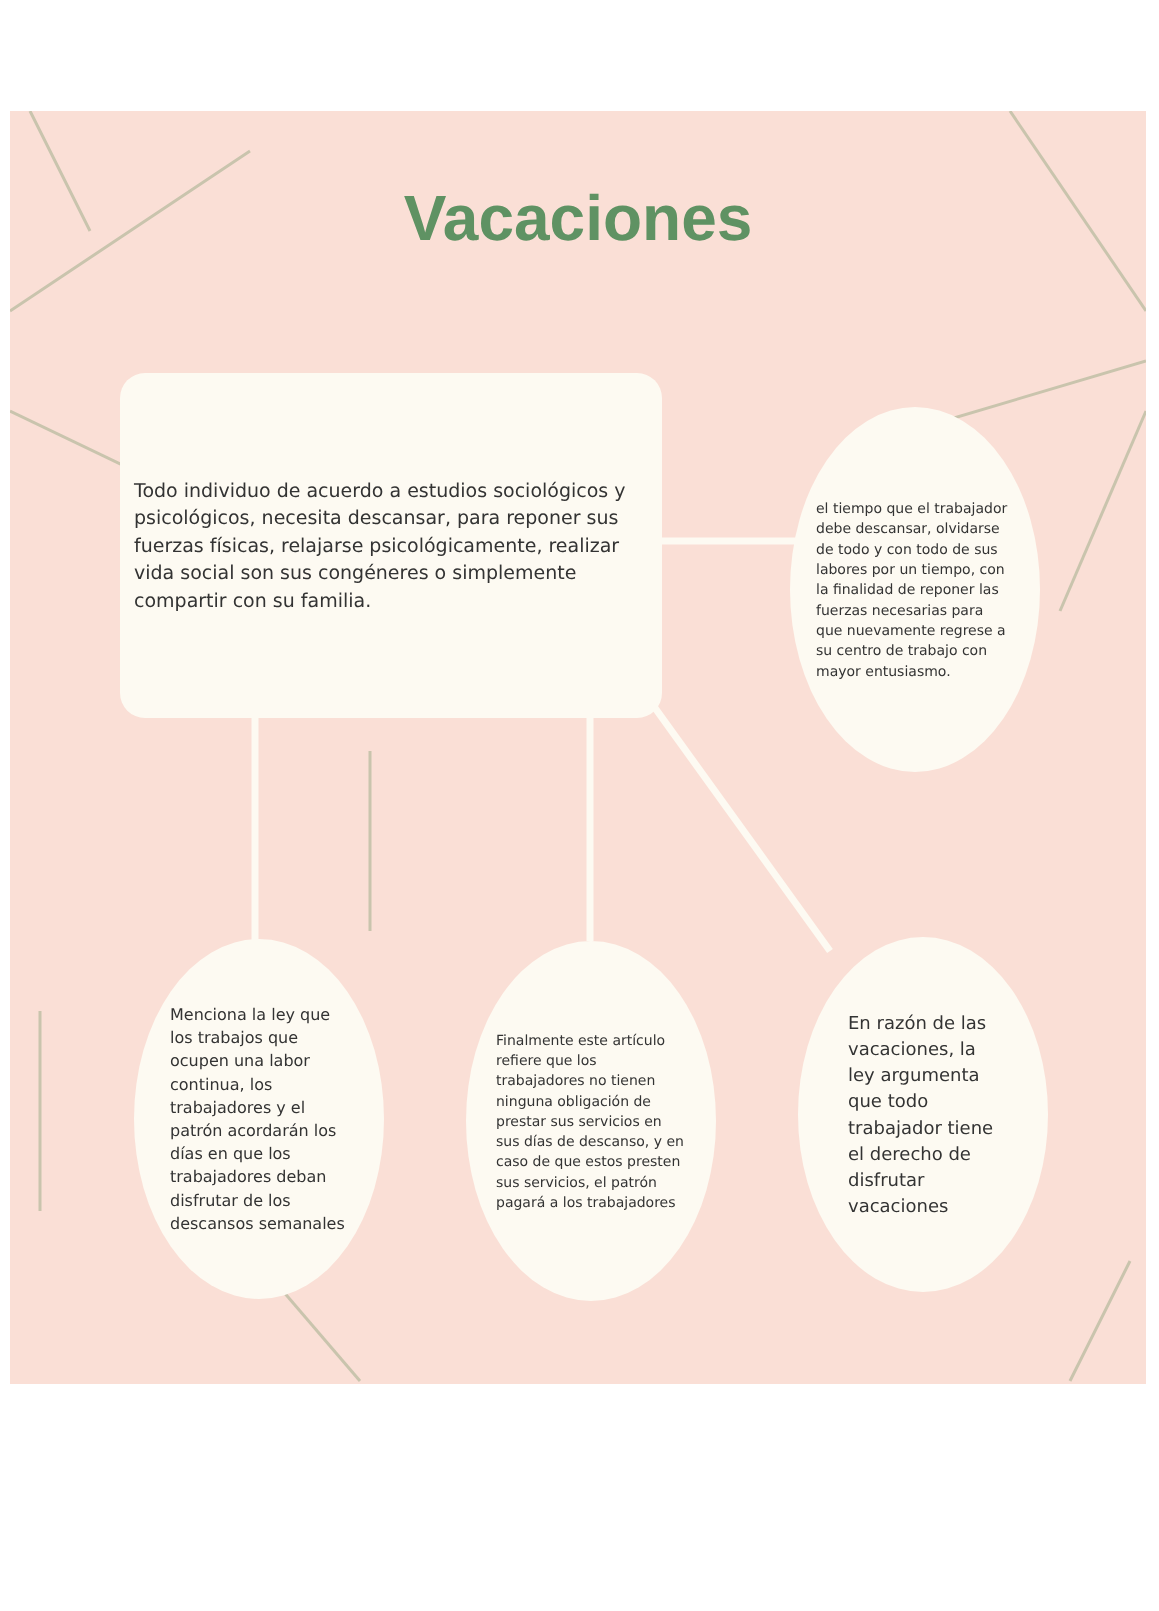Vacaciones
Todo individuo de acuerdo a estudios sociológicos y psicológicos, necesita descansar, para reponer sus fuerzas físicas, relajarse psicológicamente, realizar vida social son sus congéneres o simplemente compartir con su familia.
el tiempo que el trabajador debe descansar, olvidarse de todo y con todo de sus labores por un tiempo, con la finalidad de reponer las fuerzas necesarias para que nuevamente regrese a su centro de trabajo con mayor entusiasmo.
Menciona la ley que los trabajos que ocupen una labor continua, los trabajadores y el patrón acordarán los días en que los trabajadores deban disfrutar de los descansos semanales
Finalmente este artículo refiere que los trabajadores no tienen ninguna obligación de prestar sus servicios en sus días de descanso, y en caso de que estos presten sus servicios, el patrón pagará a los trabajadores
En razón de las vacaciones, la ley argumenta que todo trabajador tiene el derecho de disfrutar vacaciones